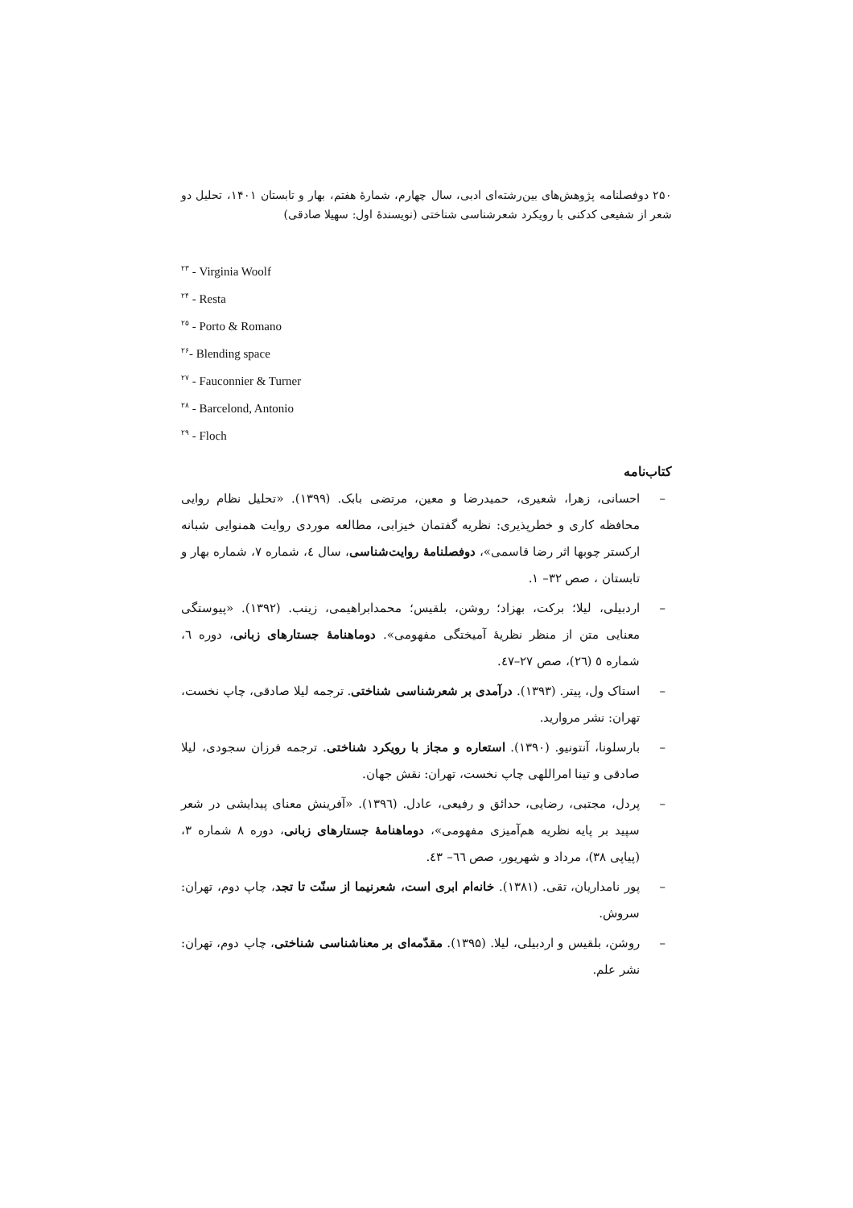۲۵۰ دوفصلنامه پژوهش‌های بین‌رشته‌ای ادبی، سال چهارم، شمارهٔ هفتم، بهار و تابستان ۱۴۰۱، تحلیل دو شعر از شفیعی کدکنی با رویکرد شعرشناسی شناختی (نویسندهٔ اول: سهیلا صادقی)
<sup>۲۳</sup> - Virginia Woolf
<sup>۲۴</sup> - Resta
<sup>۲۵</sup> - Porto & Romano
<sup>۲۶</sup>- Blending space
<sup>۲۷</sup> - Fauconnier & Turner
<sup>۲۸</sup> - Barcelond, Antonio
<sup>۲۹</sup> - Floch
کتاب‌نامه
– احسانی، زهرا، شعیری، حمیدرضا و معین، مرتضی بابک. (۱۳۹۹). «تحلیل نظام روایی محافظه کاری و خطرپذیری: نظریه گفتمان خیزابی، مطالعه موردی روایت همنوایی شبانه ارکستر چوبها اثر رضا قاسمی»، دوفصلنامهٔ روایت‌شناسی، سال ٤، شماره ۷، شماره بهار و تابستان ، صص ۳۲– ۱.
– اردبیلی، لیلا؛ برکت، بهزاد؛ روشن، بلقیس؛ محمدابراهیمی، زینب. (۱۳۹۲). «پیوستگی معنایی متن از منظر نظریهٔ آمیختگی مفهومی». دوماهنامهٔ جستارهای زبانی، دوره ٦، شماره ٥ (٢٦)، صص ٢٧–٤٧.
– استاک ول، پیتر. (۱۳۹۳). درآمدی بر شعرشناسی شناختی. ترجمه لیلا صادقی، چاپ نخست، تهران: نشر مروارید.
– بارسلونا، آنتونیو. (۱۳۹۰). استعاره و مجاز با رویکرد شناختی. ترجمه فرزان سجودی، لیلا صادقی و تینا امراللهی چاپ نخست، تهران: نقش جهان.
– پردل، مجتبی، رضایی، حدائق و رفیعی، عادل. (۱۳۹٦). «آفرینش معنای پیدایشی در شعر سپید بر پایه نظریه هم‌آمیزی مفهومی»، دوماهنامهٔ جستارهای زبانی، دوره ۸ شماره ۳، (پیاپی ۳۸)، مرداد و شهریور، صص ٦٦– ٤٣.
– پور نامداریان، تقی. (۱۳۸۱). خانه‌ام ابری است، شعرنیما از سنّت تا تجد، چاپ دوم، تهران: سروش.
– روشن، بلقیس و اردبیلی، لیلا. (۱۳۹۵). مقدّمه‌ای بر معناشناسی شناختی، چاپ دوم، تهران: نشر علم.